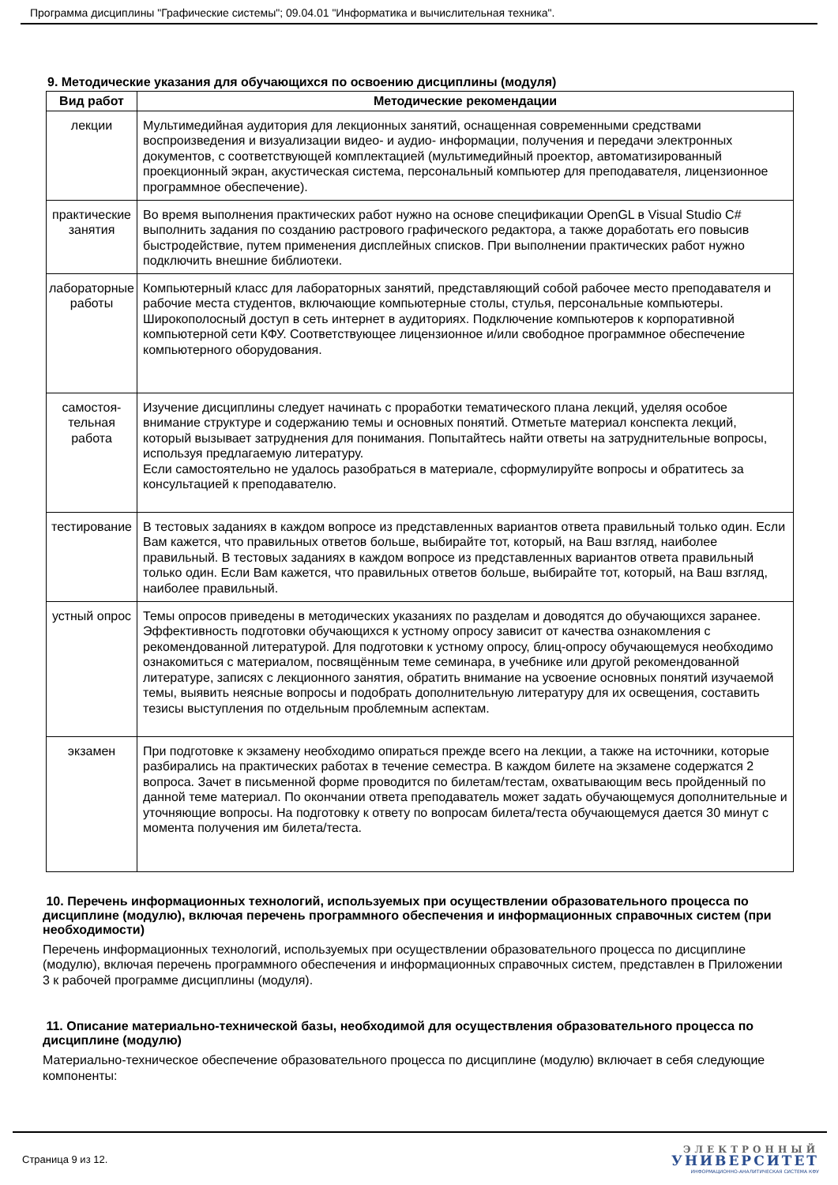Программа дисциплины "Графические системы"; 09.04.01 "Информатика и вычислительная техника".
9. Методические указания для обучающихся по освоению дисциплины (модуля)
| Вид работ | Методические рекомендации |
| --- | --- |
| лекции | Мультимедийная аудитория для лекционных занятий, оснащенная современными средствами воспроизведения и визуализации видео- и аудио- информации, получения и передачи электронных документов, с соответствующей комплектацией (мультимедийный проектор, автоматизированный проекционный экран, акустическая система, персональный компьютер для преподавателя, лицензионное программное обеспечение). |
| практические занятия | Во время выполнения практических работ нужно на основе спецификации OpenGL в Visual Studio C# выполнить задания по созданию растрового графического редактора, а также доработать его повысив быстродействие, путем применения дисплейных списков. При выполнении практических работ нужно подключить внешние библиотеки. |
| лабораторные работы | Компьютерный класс для лабораторных занятий, представляющий собой рабочее место преподавателя и рабочие места студентов, включающие компьютерные столы, стулья, персональные компьютеры. Широкополосный доступ в сеть интернет в аудиториях. Подключение компьютеров к корпоративной компьютерной сети КФУ. Соответствующее лицензионное и/или свободное программное обеспечение компьютерного оборудования. |
| самостоя- тельная работа | Изучение дисциплины следует начинать с проработки тематического плана лекций, уделяя особое внимание структуре и содержанию темы и основных понятий. Отметьте материал конспекта лекций, который вызывает затруднения для понимания. Попытайтесь найти ответы на затруднительные вопросы, используя предлагаемую литературу. Если самостоятельно не удалось разобраться в материале, сформулируйте вопросы и обратитесь за консультацией к преподавателю. |
| тестирование | В тестовых заданиях в каждом вопросе из представленных вариантов ответа правильный только один. Если Вам кажется, что правильных ответов больше, выбирайте тот, который, на Ваш взгляд, наиболее правильный. В тестовых заданиях в каждом вопросе из представленных вариантов ответа правильный только один. Если Вам кажется, что правильных ответов больше, выбирайте тот, который, на Ваш взгляд, наиболее правильный. |
| устный опрос | Темы опросов приведены в методических указаниях по разделам и доводятся до обучающихся заранее. Эффективность подготовки обучающихся к устному опросу зависит от качества ознакомления с рекомендованной литературой. Для подготовки к устному опросу, блиц-опросу обучающемуся необходимо ознакомиться с материалом, посвящённым теме семинара, в учебнике или другой рекомендованной литературе, записях с лекционного занятия, обратить внимание на усвоение основных понятий изучаемой темы, выявить неясные вопросы и подобрать дополнительную литературу для их освещения, составить тезисы выступления по отдельным проблемным аспектам. |
| экзамен | При подготовке к экзамену необходимо опираться прежде всего на лекции, а также на источники, которые разбирались на практических работах в течение семестра. В каждом билете на экзамене содержатся 2 вопроса. Зачет в письменной форме проводится по билетам/тестам, охватывающим весь пройденный по данной теме материал. По окончании ответа преподаватель может задать обучающемуся дополнительные и уточняющие вопросы. На подготовку к ответу по вопросам билета/теста обучающемуся дается 30 минут с момента получения им билета/теста. |
10. Перечень информационных технологий, используемых при осуществлении образовательного процесса по дисциплине (модулю), включая перечень программного обеспечения и информационных справочных систем (при необходимости)
Перечень информационных технологий, используемых при осуществлении образовательного процесса по дисциплине (модулю), включая перечень программного обеспечения и информационных справочных систем, представлен в Приложении 3 к рабочей программе дисциплины (модуля).
11. Описание материально-технической базы, необходимой для осуществления образовательного процесса по дисциплине (модулю)
Материально-техническое обеспечение образовательного процесса по дисциплине (модулю) включает в себя следующие компоненты:
Страница 9 из 12.
ЭЛЕКТРОННЫЙ
УНИВЕРСИТЕТ
ИНФОРМАЦИОННО-АНАЛИТИЧЕСКАЯ СИСТЕМА КФУ